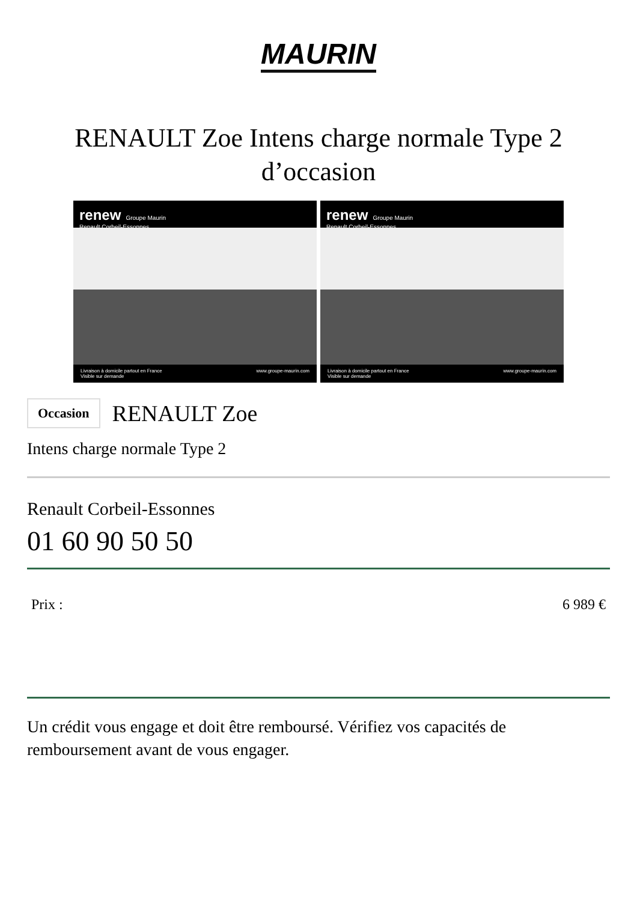MAURIN
RENAULT Zoe Intens charge normale Type 2 d’occasion
renew Groupe Maurin
Renault Corbeil-Essonnes
Livraison à domicile partout en France
Visible sur demande www.groupe-maurin.com
renew Groupe Maurin
Renault Corbeil-Essonnes
Livraison à domicile partout en France
Visible sur demande www.groupe-maurin.com
Occasion RENAULT Zoe
Intens charge normale Type 2
Renault Corbeil-Essonnes
01 60 90 50 50
Prix : 6 989 €
Un crédit vous engage et doit être remboursé. Vérifiez vos capacités de remboursement avant de vous engager.